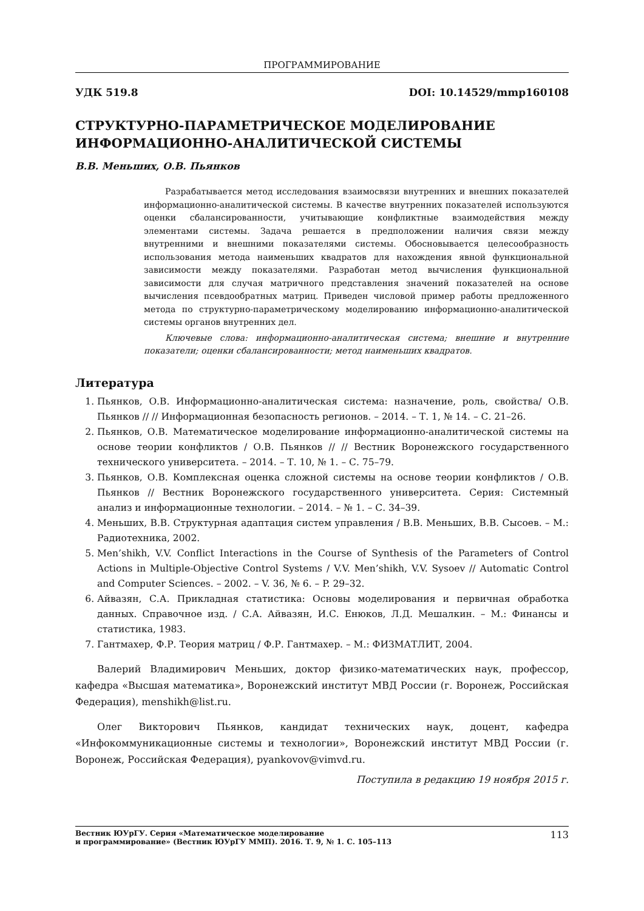ПРОГРАММИРОВАНИЕ
УДК 519.8 DOI: 10.14529/mmp160108
СТРУКТУРНО-ПАРАМЕТРИЧЕСКОЕ МОДЕЛИРОВАНИЕ ИНФОРМАЦИОННО-АНАЛИТИЧЕСКОЙ СИСТЕМЫ
В.В. Меньших, О.В. Пьянков
Разрабатывается метод исследования взаимосвязи внутренних и внешних показателей информационно-аналитической системы. В качестве внутренних показателей используются оценки сбалансированности, учитывающие конфликтные взаимодействия между элементами системы. Задача решается в предположении наличия связи между внутренними и внешними показателями системы. Обосновывается целесообразность использования метода наименьших квадратов для нахождения явной функциональной зависимости между показателями. Разработан метод вычисления функциональной зависимости для случая матричного представления значений показателей на основе вычисления псевдообратных матриц. Приведен числовой пример работы предложенного метода по структурно-параметрическому моделированию информационно-аналитической системы органов внутренних дел.
Ключевые слова: информационно-аналитическая система; внешние и внутренние показатели; оценки сбалансированности; метод наименьших квадратов.
Литература
1. Пьянков, О.В. Информационно-аналитическая система: назначение, роль, свойства/ О.В. Пьянков // // Информационная безопасность регионов. – 2014. – Т. 1, № 14. – С. 21–26.
2. Пьянков, О.В. Математическое моделирование информационно-аналитической системы на основе теории конфликтов / О.В. Пьянков // // Вестник Воронежского государственного технического университета. – 2014. – Т. 10, № 1. – С. 75–79.
3. Пьянков, О.В. Комплексная оценка сложной системы на основе теории конфликтов / О.В. Пьянков // Вестник Воронежского государственного университета. Серия: Системный анализ и информационные технологии. – 2014. – № 1. – С. 34–39.
4. Меньших, В.В. Структурная адаптация систем управления / В.В. Меньших, В.В. Сысоев. – М.: Радиотехника, 2002.
5. Men’shikh, V.V. Conflict Interactions in the Course of Synthesis of the Parameters of Control Actions in Multiple-Objective Control Systems / V.V. Men’shikh, V.V. Sysoev // Automatic Control and Computer Sciences. – 2002. – V. 36, № 6. – P. 29–32.
6. Айвазян, С.А. Прикладная статистика: Основы моделирования и первичная обработка данных. Справочное изд. / С.А. Айвазян, И.С. Енюков, Л.Д. Мешалкин. – М.: Финансы и статистика, 1983.
7. Гантмахер, Ф.Р. Теория матриц / Ф.Р. Гантмахер. – М.: ФИЗМАТЛИТ, 2004.
Валерий Владимирович Меньших, доктор физико-математических наук, профессор, кафедра «Высшая математика», Воронежский институт МВД России (г. Воронеж, Российская Федерация), menshikh@list.ru.
Олег Викторович Пьянков, кандидат технических наук, доцент, кафедра «Инфокоммуникационные системы и технологии», Воронежский институт МВД России (г. Воронеж, Российская Федерация), pyankovov@vimvd.ru.
Поступила в редакцию 19 ноября 2015 г.
Вестник ЮУрГУ. Серия «Математическое моделирование
и программирование» (Вестник ЮУрГУ ММП). 2016. Т. 9, № 1. С. 105–113 113